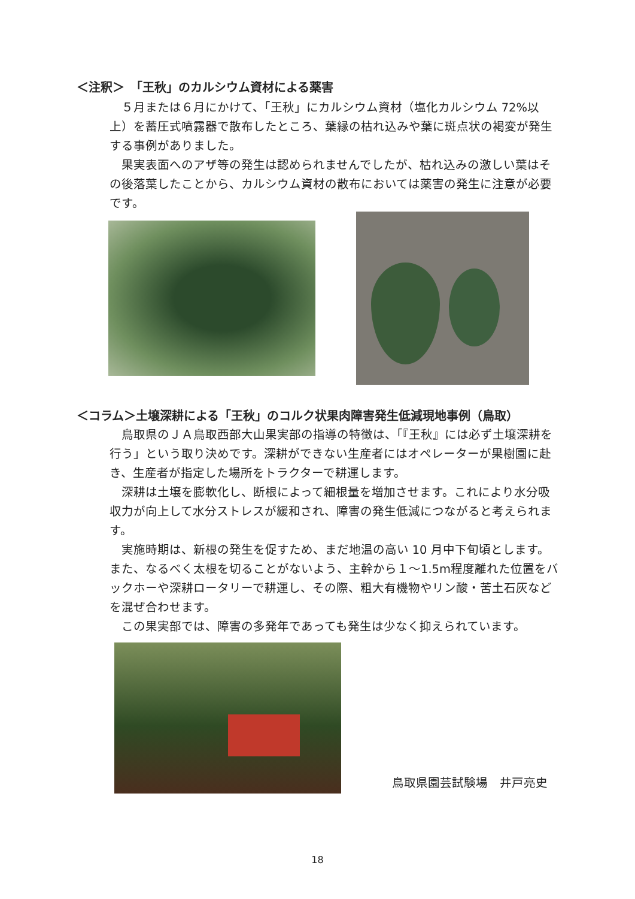＜注釈＞　「王秋」のカルシウム資材による薬害
５月または６月にかけて、「王秋」にカルシウム資材（塩化カルシウム 72%以上）を蓄圧式噴霧器で散布したところ、葉縁の枯れ込みや葉に斑点状の褐変が発生する事例がありました。
果実表面へのアザ等の発生は認められませんでしたが、枯れ込みの激しい葉はその後落葉したことから、カルシウム資材の散布においては薬害の発生に注意が必要です。
＜コラム＞土壌深耕による「王秋」のコルク状果肉障害発生低減現地事例（鳥取）
鳥取県のＪＡ鳥取西部大山果実部の指導の特徴は、「『王秋』には必ず土壌深耕を行う」という取り決めです。深耕ができない生産者にはオペレーターが果樹園に赴き、生産者が指定した場所をトラクターで耕運します。
深耕は土壌を膨軟化し、断根によって細根量を増加させます。これにより水分吸収力が向上して水分ストレスが緩和され、障害の発生低減につながると考えられます。
実施時期は、新根の発生を促すため、まだ地温の高い 10 月中下旬頃とします。また、なるべく太根を切ることがないよう、主幹から１～1.5m程度離れた位置をバックホーや深耕ロータリーで耕運し、その際、粗大有機物やリン酸・苦土石灰などを混ぜ合わせます。
この果実部では、障害の多発年であっても発生は少なく抑えられています。
鳥取県園芸試験場　井戸亮史
18